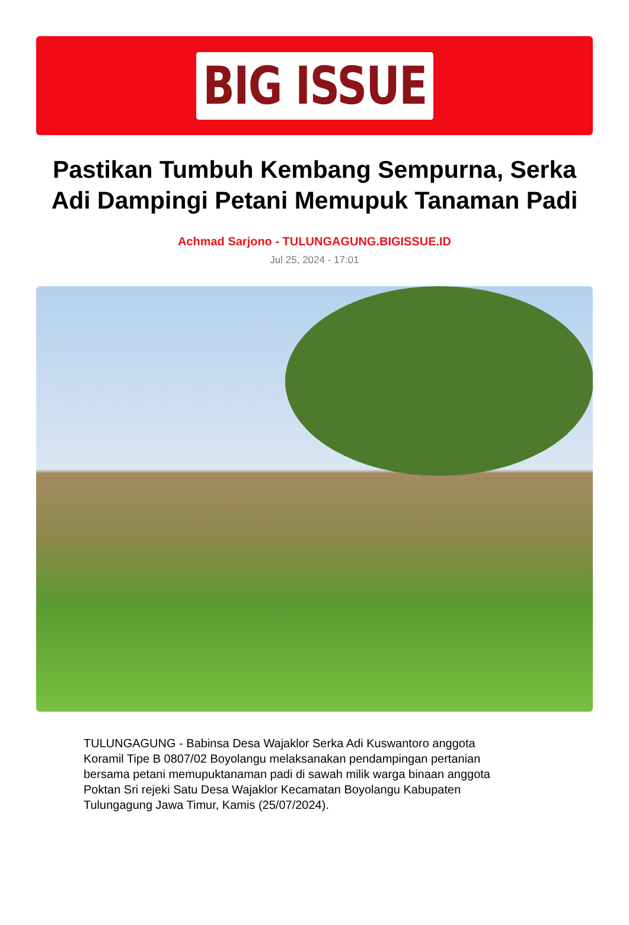BIG ISSUE
Pastikan Tumbuh Kembang Sempurna, Serka Adi Dampingi Petani Memupuk Tanaman Padi
Achmad Sarjono - TULUNGAGUNG.BIGISSUE.ID
Jul 25, 2024 - 17:01
TULUNGAGUNG - Babinsa Desa Wajaklor Serka Adi Kuswantoro anggota Koramil Tipe B 0807/02 Boyolangu melaksanakan pendampingan pertanian bersama petani memupuktanaman padi di sawah milik warga binaan anggota Poktan Sri rejeki Satu Desa Wajaklor Kecamatan Boyolangu Kabupaten Tulungagung Jawa Timur, Kamis (25/07/2024).